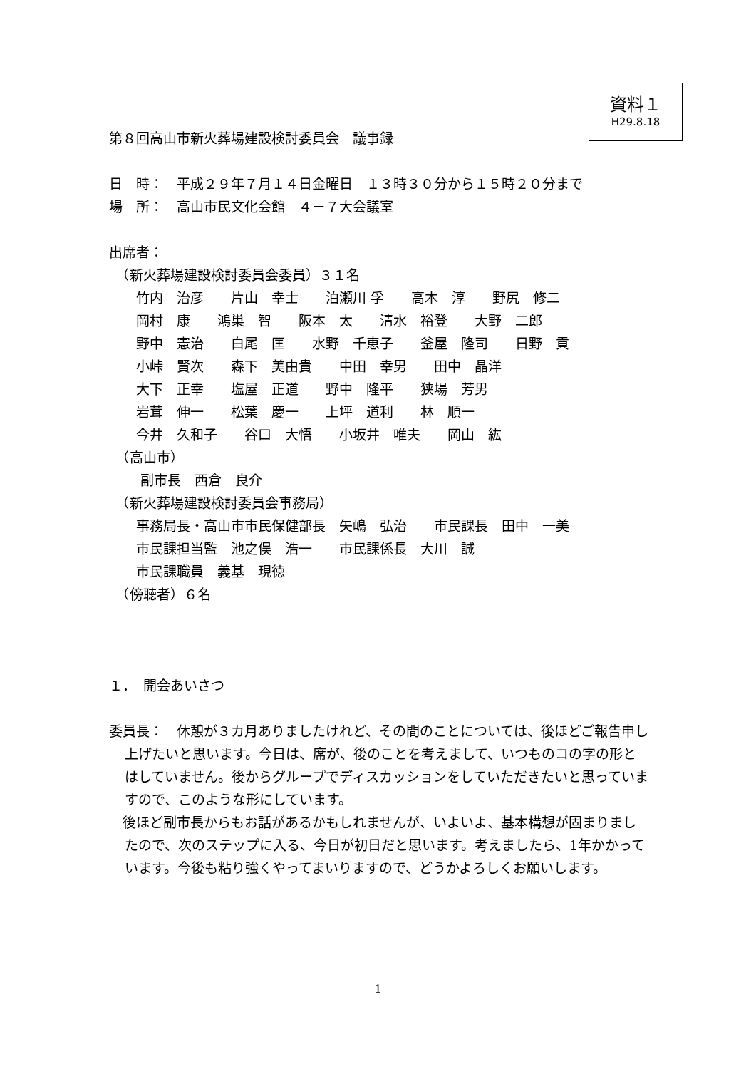資料１
H29.8.18
第８回高山市新火葬場建設検討委員会　議事録
日　時：　平成２９年７月１４日金曜日　１３時３０分から１５時２０分まで
場　所：　高山市民文化会館　４－７大会議室
出席者：
　（新火葬場建設検討委員会委員）３１名
　　竹内　治彦　　片山　幸士　　泊瀬川 孚　　高木　淳　　野尻　修二
　　岡村　康　　鴻巣　智　　阪本　太　　清水　裕登　　大野　二郎
　　野中　憲治　　白尾　匡　　水野　千恵子　　釜屋　隆司　　日野　貢
　　小峠　賢次　　森下　美由貴　　中田　幸男　　田中　晶洋
　　大下　正幸　　塩屋　正道　　野中　隆平　　狭場　芳男
　　岩茸　伸一　　松葉　慶一　　上坪　道利　　林　順一
　　今井　久和子　　谷口　大悟　　小坂井　唯夫　　岡山　紘
　（高山市）
　　 副市長　西倉　良介
　（新火葬場建設検討委員会事務局）
　　事務局長・高山市市民保健部長　矢嶋　弘治　　市民課長　田中　一美
　　市民課担当監　池之俣　浩一　　市民課係長　大川　誠
　　市民課職員　義基　現徳
　（傍聴者）６名
１．　開会あいさつ
委員長：　休憩が３カ月ありましたけれど、その間のことについては、後ほどご報告申し上げたいと思います。今日は、席が、後のことを考えまして、いつものコの字の形とはしていません。後からグループでディスカッションをしていただきたいと思っていますので、このような形にしています。
　後ほど副市長からもお話があるかもしれませんが、いよいよ、基本構想が固まりましたので、次のステップに入る、今日が初日だと思います。考えましたら、1年かかっています。今後も粘り強くやってまいりますので、どうかよろしくお願いします。
1